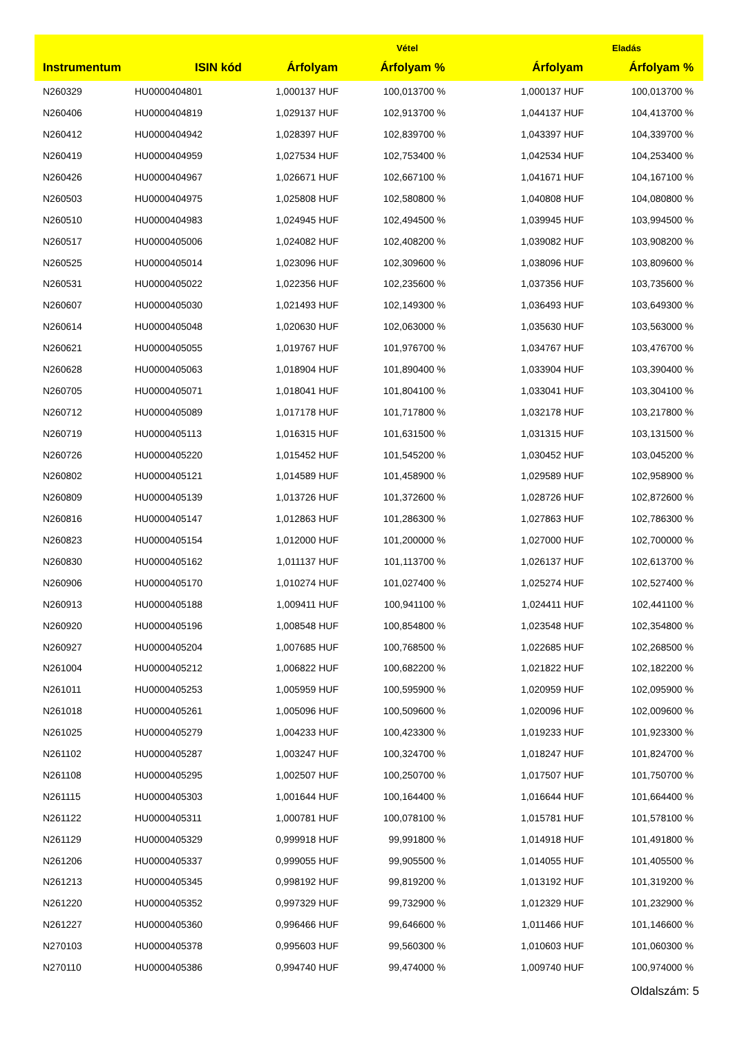| | | Vétel | | Eladás | |
| --- | --- | --- | --- | --- | --- |
| Instrumentum | ISIN kód | Árfolyam | Árfolyam % | Árfolyam | Árfolyam % |
| N260329 | HU0000404801 | 1,000137 HUF | 100,013700 % | 1,000137 HUF | 100,013700 % |
| N260406 | HU0000404819 | 1,029137 HUF | 102,913700 % | 1,044137 HUF | 104,413700 % |
| N260412 | HU0000404942 | 1,028397 HUF | 102,839700 % | 1,043397 HUF | 104,339700 % |
| N260419 | HU0000404959 | 1,027534 HUF | 102,753400 % | 1,042534 HUF | 104,253400 % |
| N260426 | HU0000404967 | 1,026671 HUF | 102,667100 % | 1,041671 HUF | 104,167100 % |
| N260503 | HU0000404975 | 1,025808 HUF | 102,580800 % | 1,040808 HUF | 104,080800 % |
| N260510 | HU0000404983 | 1,024945 HUF | 102,494500 % | 1,039945 HUF | 103,994500 % |
| N260517 | HU0000405006 | 1,024082 HUF | 102,408200 % | 1,039082 HUF | 103,908200 % |
| N260525 | HU0000405014 | 1,023096 HUF | 102,309600 % | 1,038096 HUF | 103,809600 % |
| N260531 | HU0000405022 | 1,022356 HUF | 102,235600 % | 1,037356 HUF | 103,735600 % |
| N260607 | HU0000405030 | 1,021493 HUF | 102,149300 % | 1,036493 HUF | 103,649300 % |
| N260614 | HU0000405048 | 1,020630 HUF | 102,063000 % | 1,035630 HUF | 103,563000 % |
| N260621 | HU0000405055 | 1,019767 HUF | 101,976700 % | 1,034767 HUF | 103,476700 % |
| N260628 | HU0000405063 | 1,018904 HUF | 101,890400 % | 1,033904 HUF | 103,390400 % |
| N260705 | HU0000405071 | 1,018041 HUF | 101,804100 % | 1,033041 HUF | 103,304100 % |
| N260712 | HU0000405089 | 1,017178 HUF | 101,717800 % | 1,032178 HUF | 103,217800 % |
| N260719 | HU0000405113 | 1,016315 HUF | 101,631500 % | 1,031315 HUF | 103,131500 % |
| N260726 | HU0000405220 | 1,015452 HUF | 101,545200 % | 1,030452 HUF | 103,045200 % |
| N260802 | HU0000405121 | 1,014589 HUF | 101,458900 % | 1,029589 HUF | 102,958900 % |
| N260809 | HU0000405139 | 1,013726 HUF | 101,372600 % | 1,028726 HUF | 102,872600 % |
| N260816 | HU0000405147 | 1,012863 HUF | 101,286300 % | 1,027863 HUF | 102,786300 % |
| N260823 | HU0000405154 | 1,012000 HUF | 101,200000 % | 1,027000 HUF | 102,700000 % |
| N260830 | HU0000405162 | 1,011137 HUF | 101,113700 % | 1,026137 HUF | 102,613700 % |
| N260906 | HU0000405170 | 1,010274 HUF | 101,027400 % | 1,025274 HUF | 102,527400 % |
| N260913 | HU0000405188 | 1,009411 HUF | 100,941100 % | 1,024411 HUF | 102,441100 % |
| N260920 | HU0000405196 | 1,008548 HUF | 100,854800 % | 1,023548 HUF | 102,354800 % |
| N260927 | HU0000405204 | 1,007685 HUF | 100,768500 % | 1,022685 HUF | 102,268500 % |
| N261004 | HU0000405212 | 1,006822 HUF | 100,682200 % | 1,021822 HUF | 102,182200 % |
| N261011 | HU0000405253 | 1,005959 HUF | 100,595900 % | 1,020959 HUF | 102,095900 % |
| N261018 | HU0000405261 | 1,005096 HUF | 100,509600 % | 1,020096 HUF | 102,009600 % |
| N261025 | HU0000405279 | 1,004233 HUF | 100,423300 % | 1,019233 HUF | 101,923300 % |
| N261102 | HU0000405287 | 1,003247 HUF | 100,324700 % | 1,018247 HUF | 101,824700 % |
| N261108 | HU0000405295 | 1,002507 HUF | 100,250700 % | 1,017507 HUF | 101,750700 % |
| N261115 | HU0000405303 | 1,001644 HUF | 100,164400 % | 1,016644 HUF | 101,664400 % |
| N261122 | HU0000405311 | 1,000781 HUF | 100,078100 % | 1,015781 HUF | 101,578100 % |
| N261129 | HU0000405329 | 0,999918 HUF | 99,991800 % | 1,014918 HUF | 101,491800 % |
| N261206 | HU0000405337 | 0,999055 HUF | 99,905500 % | 1,014055 HUF | 101,405500 % |
| N261213 | HU0000405345 | 0,998192 HUF | 99,819200 % | 1,013192 HUF | 101,319200 % |
| N261220 | HU0000405352 | 0,997329 HUF | 99,732900 % | 1,012329 HUF | 101,232900 % |
| N261227 | HU0000405360 | 0,996466 HUF | 99,646600 % | 1,011466 HUF | 101,146600 % |
| N270103 | HU0000405378 | 0,995603 HUF | 99,560300 % | 1,010603 HUF | 101,060300 % |
| N270110 | HU0000405386 | 0,994740 HUF | 99,474000 % | 1,009740 HUF | 100,974000 % |
Oldalszám: 5